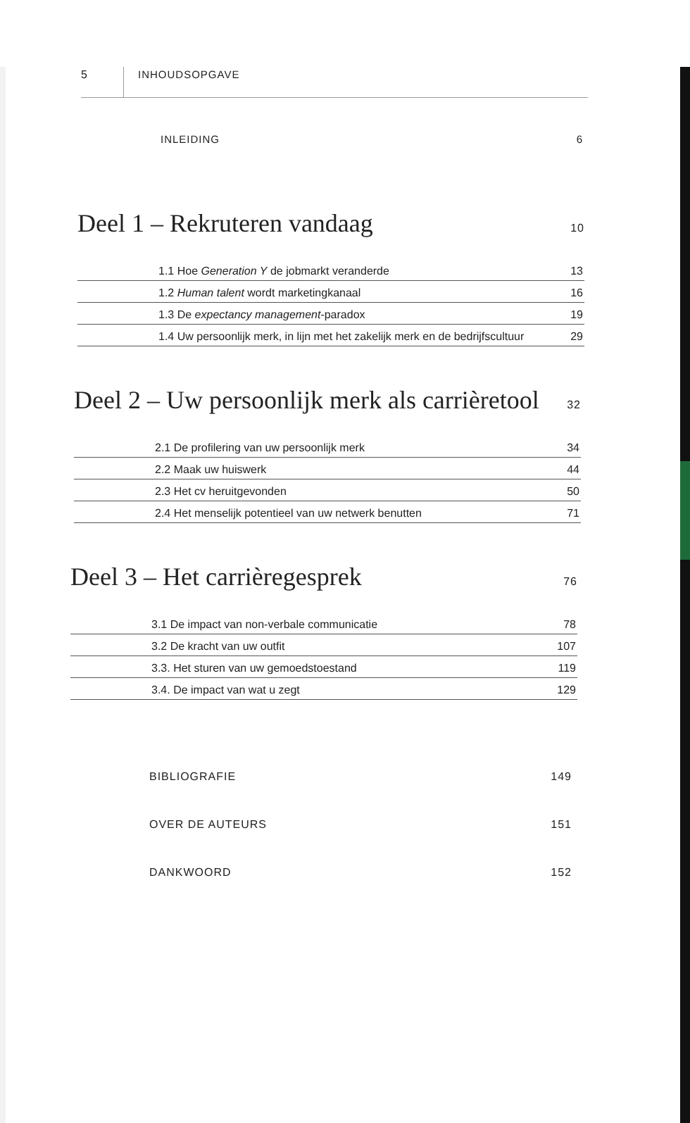5 INHOUDSOPGAVE
INLEIDING 6
Deel 1 – Rekruteren vandaag 10
1.1 Hoe Generation Y de jobmarkt veranderde 13
1.2 Human talent wordt marketingkanaal 16
1.3 De expectancy management-paradox 19
1.4 Uw persoonlijk merk, in lijn met het zakelijk merk en de bedrijfscultuur 29
Deel 2 – Uw persoonlijk merk als carrièretool 32
2.1 De profilering van uw persoonlijk merk 34
2.2 Maak uw huiswerk 44
2.3 Het cv heruitgevonden 50
2.4 Het menselijk potentieel van uw netwerk benutten 71
Deel 3 – Het carrièregesprek 76
3.1 De impact van non-verbale communicatie 78
3.2 De kracht van uw outfit 107
3.3. Het sturen van uw gemoedstoestand 119
3.4. De impact van wat u zegt 129
BIBLIOGRAFIE 149
OVER DE AUTEURS 151
DANKWOORD 152